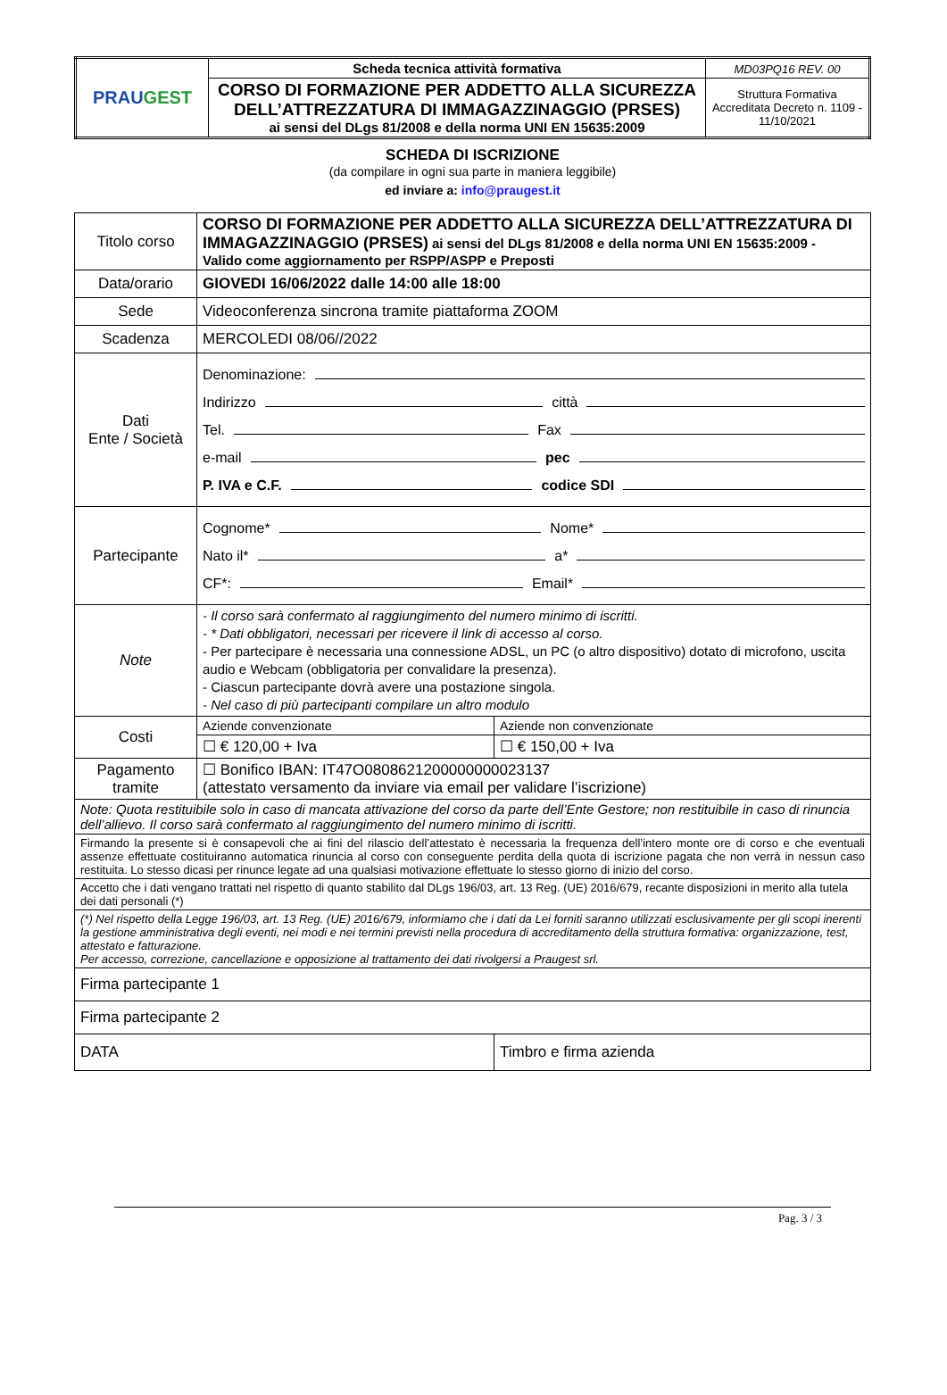| PRAU GEST | Scheda tecnica attività formativa | MD03PQ16 REV. 00 |
| | CORSO DI FORMAZIONE PER ADDETTO ALLA SICUREZZA DELL’ATTREZZATURA DI IMMAGAZZINAGGIO (PRSES) ai sensi del DLgs 81/2008 e della norma UNI EN 15635:2009 | Struttura Formativa Accreditata Decreto n. 1109 - 11/10/2021 |
SCHEDA DI ISCRIZIONE
(da compilare in ogni sua parte in maniera leggibile)
ed inviare a: info@praugest.it
| Titolo corso | CORSO DI FORMAZIONE PER ADDETTO ALLA SICUREZZA DELL’ATTREZZATURA DI IMMAGAZZINAGGIO (PRSES) ai sensi del DLgs 81/2008 e della norma UNI EN 15635:2009 - Valido come aggiornamento per RSPP/ASPP e Preposti | |
| Data/orario | GIOVEDI 16/06/2022 dalle 14:00 alle 18:00 | |
| Sede | Videoconferenza sincrona tramite piattaforma ZOOM | |
| Scadenza | MERCOLEDI 08/06//2022 | |
| Dati Ente / Società | Denominazione: Indirizzo città Tel. Fax e-mail pec P. IVA e C.F. codice SDI | |
| Partecipante | Cognome* Nome* Nato il* a* CF*: Email* | |
| Note | - Il corso sarà confermato al raggiungimento del numero minimo di iscritti. - * Dati obbligatori, necessari per ricevere il link di accesso al corso. - Per partecipare è necessaria una connessione ADSL, un PC (o altro dispositivo) dotato di microfono, uscita audio e Webcam (obbligatoria per convalidare la presenza). - Ciascun partecipante dovrà avere una postazione singola. - Nel caso di più partecipanti compilare un altro modulo | |
| Costi | Aziende convenzionate | Aziende non convenzionate |
| | ☐ € 120,00 + Iva | ☐ € 150,00 + Iva |
| Pagamento tramite | ☐ Bonifico IBAN: IT47O0808621200000000023137 (attestato versamento da inviare via email per validare l’iscrizione) | |
| Note: Quota restituibile solo in caso di mancata attivazione del corso da parte dell’Ente Gestore; non restituibile in caso di rinuncia dell’allievo. Il corso sarà confermato al raggiungimento del numero minimo di iscritti. | | |
| Firmando la presente si è consapevoli che ai fini del rilascio dell’attestato è necessaria la frequenza dell’intero monte ore di corso e che eventuali assenze effettuate costituiranno automatica rinuncia al corso con conseguente perdita della quota di iscrizione pagata che non verrà in nessun caso restituita. Lo stesso dicasi per rinunce legate ad una qualsiasi motivazione effettuate lo stesso giorno di inizio del corso. | | |
| Accetto che i dati vengano trattati nel rispetto di quanto stabilito dal DLgs 196/03, art. 13 Reg. (UE) 2016/679, recante disposizioni in merito alla tutela dei dati personali (*) | | |
| (*) Nel rispetto della Legge 196/03, art. 13 Reg. (UE) 2016/679, informiamo che i dati da Lei forniti saranno utilizzati esclusivamente per gli scopi inerenti la gestione amministrativa degli eventi, nei modi e nei termini previsti nella procedura di accreditamento della struttura formativa: organizzazione, test, attestato e fatturazione. Per accesso, correzione, cancellazione e opposizione al trattamento dei dati rivolgersi a Praugest srl. | | |
| Firma partecipante 1 | | |
| Firma partecipante 2 | | |
| DATA | | Timbro e firma azienda |
Pag. 3 / 3